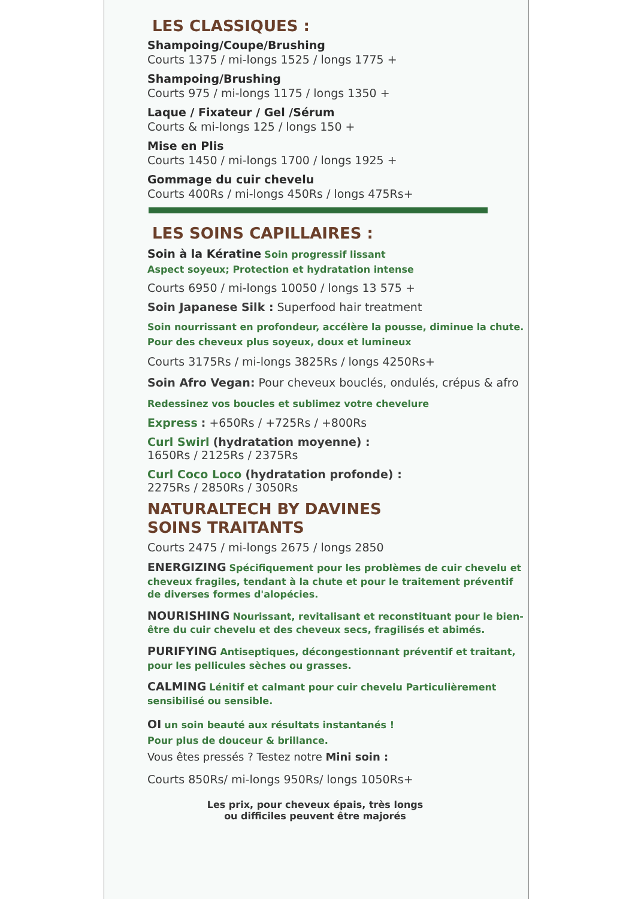LES CLASSIQUES :
Shampoing/Coupe/Brushing
Courts 1375 / mi-longs 1525 / longs 1775 +
Shampoing/Brushing
Courts 975 / mi-longs 1175 / longs 1350 +
Laque / Fixateur / Gel /Sérum
Courts & mi-longs 125 / longs 150 +
Mise en Plis
Courts 1450 / mi-longs 1700 / longs 1925 +
Gommage du cuir chevelu
Courts 400Rs / mi-longs 450Rs / longs 475Rs+
LES SOINS CAPILLAIRES :
Soin à la Kératine Soin progressif lissant
Aspect soyeux; Protection et hydratation intense
Courts 6950 / mi-longs 10050 / longs 13 575 +
Soin Japanese Silk : Superfood hair treatment
Soin nourrissant en profondeur, accélère la pousse, diminue la chute. Pour des cheveux plus soyeux, doux et lumineux
Courts 3175Rs / mi-longs 3825Rs / longs 4250Rs+
Soin Afro Vegan: Pour cheveux bouclés, ondulés, crépus & afro
Redessinez vos boucles et sublimez votre chevelure
Express : +650Rs / +725Rs / +800Rs
Curl Swirl (hydratation moyenne) :
1650Rs / 2125Rs / 2375Rs
Curl Coco Loco (hydratation profonde) :
2275Rs / 2850Rs / 3050Rs
NATURALTECH BY DAVINES
SOINS TRAITANTS
Courts 2475 / mi-longs 2675 / longs 2850
ENERGIZING Spécifiquement pour les problèmes de cuir chevelu et cheveux fragiles, tendant à la chute et pour le traitement préventif de diverses formes d'alopécies.
NOURISHING Nourissant, revitalisant et reconstituant pour le bien-être du cuir chevelu et des cheveux secs, fragilisés et abimés.
PURIFYING Antiseptiques, décongestionnant préventif et traitant, pour les pellicules sèches ou grasses.
CALMING Lénitif et calmant pour cuir chevelu Particulièrement sensibilisé ou sensible.
OI un soin beauté aux résultats instantanés !
Pour plus de douceur & brillance.
Vous êtes pressés ? Testez notre Mini soin :
Courts 850Rs/ mi-longs 950Rs/ longs 1050Rs+
Les prix, pour cheveux épais, très longs
ou difficiles peuvent être majorés